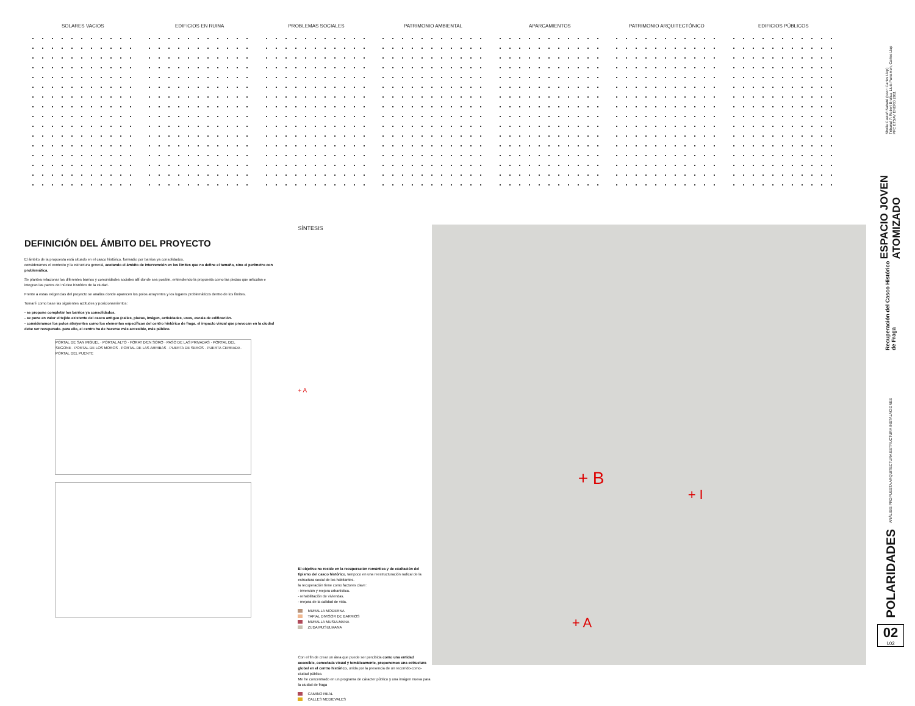SOLARES VACIOS EDIFICIOS EN RUINA PROBLEMAS SOCIALES PATRIMONIO AMBIENTAL APARCAMIENTOS PATRIMONIO ARQUITECTÓNICO EDIFICIOS PÚBLICOS
DEFINICIÓN DEL ÁMBITO DEL PROYECTO
El ámbito de la propuesta está situado en el casco histórico, formadio por barrios ya consolidados.
consideramos el contexto y la estructura general, acotando el ámbito de intervención en los límites que no define el tamaño, sino el perímetro con problemática.
Se plantea relacionar los diferentes barrios y comunidades sociales allí donde sea posible, entendiendo la propuesta como las piezas que articulan e integran las partes del núcleo histórico de la ciudad.
Frente a estas exigencias del proyecto se analiza donde aparecen los polos atrayentes y los lugares problemáticos dentro de los límites.
Tomaré como base las siguientes actitudes y posicionamientos:
- se propone completar los barrios ya consolidados.
- se pone en valor el tejido existente del casco antiguo (calles, plazas, imágen, actividades, usos, escala de edificación.
- consideramos los polos atrayentes como los elementos específicos del centro histórico de fraga. el impacto visual que provocan en la ciudad debe ser recuperado. para ello, el centro ha de hacerse más accesible, más público.
PORTAL DE SAN MIGUEL · PORTAL ALTO · FORAT D'EN SORO · PASO DE LAS PRIVADAS · PORTAL DEL SEGONE · PORTAL DE LOS MOROS · PORTAL DE LAS ARRIBAS · PUERTA DE SEROS · PUERTA CERRADA · PORTAL DEL PUENTE
SÍNTESIS
+ A
El objetivo no reside en la recuperación romántica y de exaltación del tipismo del casco histórico, tampoco en una reestructuración radical de la estructura social de los habitantes.
la recuperación tiene como factores clave:
- inversión y mejora urbanística.
- rehabilitación de viviendas.
- mejora de la calidad de vida.
MURALLA MODERNA
TAPIAL DIVISOR DE BARRIOS
MURALLA MUSULMANA
ZUDA MUSULMANA
Con el fin de crear un área que puede ser percibida como una entidad accesible, conectada visual y temáticamente, proponemos una estructura global en el centro histórico, unida por la presencia de un recorrido-como-ciudad público.
Me he concentrado en un programa de cáracter público y una imágen nueva para la ciudad de fraga
CAMINO REAL
CALLES MEDIEVALES
+ B
+ I
+ A
Sheila Castañ Sabaté (tutor: Carles Llop)
Tribunal 7: Robert Brufau, Lluís Parramon, Carles Llop
PFC ETSAV ENERO 2011
ESPACIO JOVEN ATOMIZADO
Recuperación del Casco Histórico de Fraga
ANÁLISIS PROPUESTA ARQUITECTURA ESTRUCTURA INSTALACIONES
POLARIDADES
02
I.02